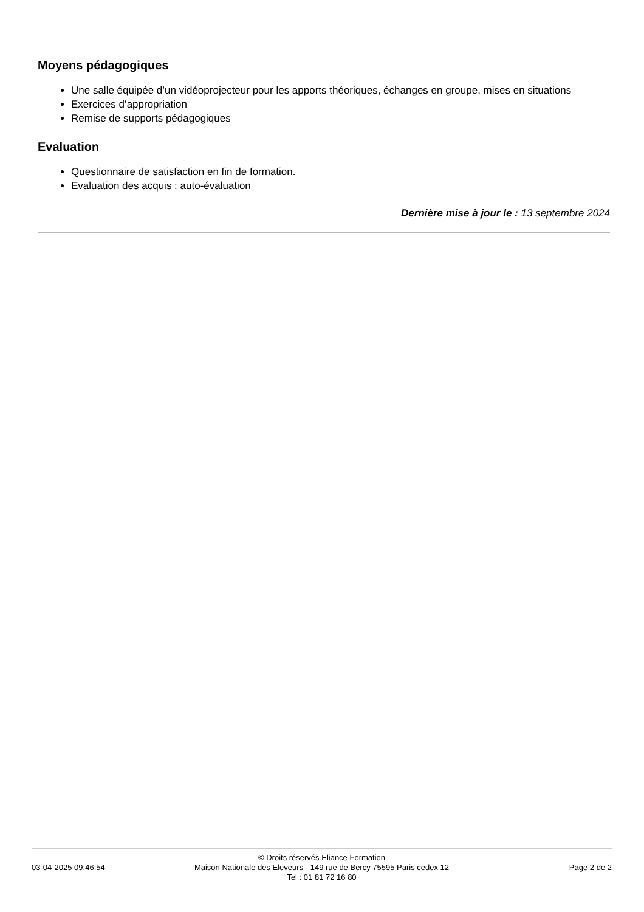Moyens pédagogiques
Une salle équipée d’un vidéoprojecteur pour les apports théoriques, échanges en groupe, mises en situations
Exercices d’appropriation
Remise de supports pédagogiques
Evaluation
Questionnaire de satisfaction en fin de formation.
Evaluation des acquis : auto-évaluation
Dernière mise à jour le : 13 septembre 2024
03-04-2025 09:46:54
© Droits réservés Eliance Formation
Maison Nationale des Eleveurs - 149 rue de Bercy 75595 Paris cedex 12
Tel : 01 81 72 16 80
Page 2 de 2